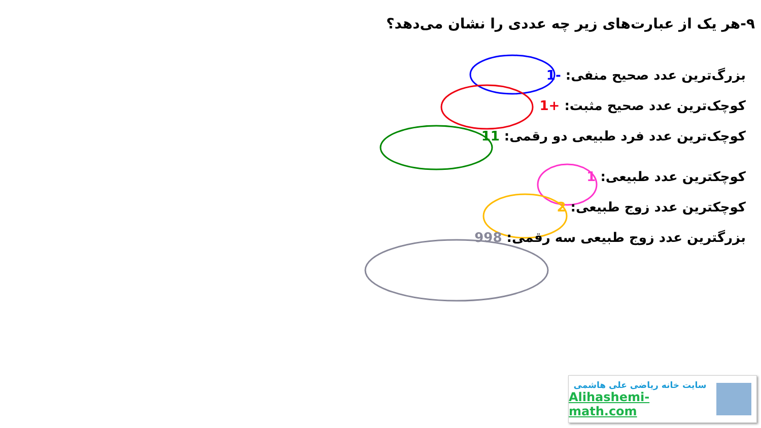۹-هر یک از عبارت‌های زیر چه عددی را نشان می‌دهد؟
بزرگ‌ترین عدد صحیح منفی: -1
کوچک‌ترین عدد صحیح مثبت: +1
کوچک‌ترین عدد فرد طبیعی دو رقمی: 11
کوچکترین عدد طبیعی: 1
کوچکترین عدد زوج طبیعی: 2
بزرگترین عدد زوج طبیعی سه رقمی: 998
سایت خانه ریاضی علی هاشمی
Alihashemi-math.com